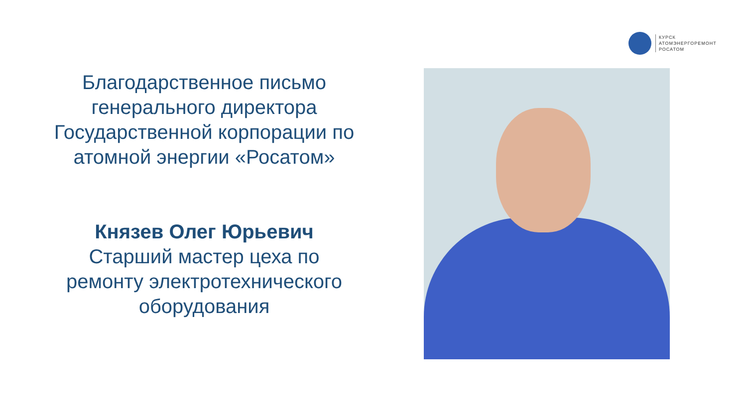КУРСК
АТОМЭНЕРГОРЕМОНТ
РОСАТОМ
Благодарственное письмо генерального директора Государственной корпорации по атомной энергии «Росатом»
Князев Олег Юрьевич
Старший мастер цеха по ремонту электротехнического оборудования